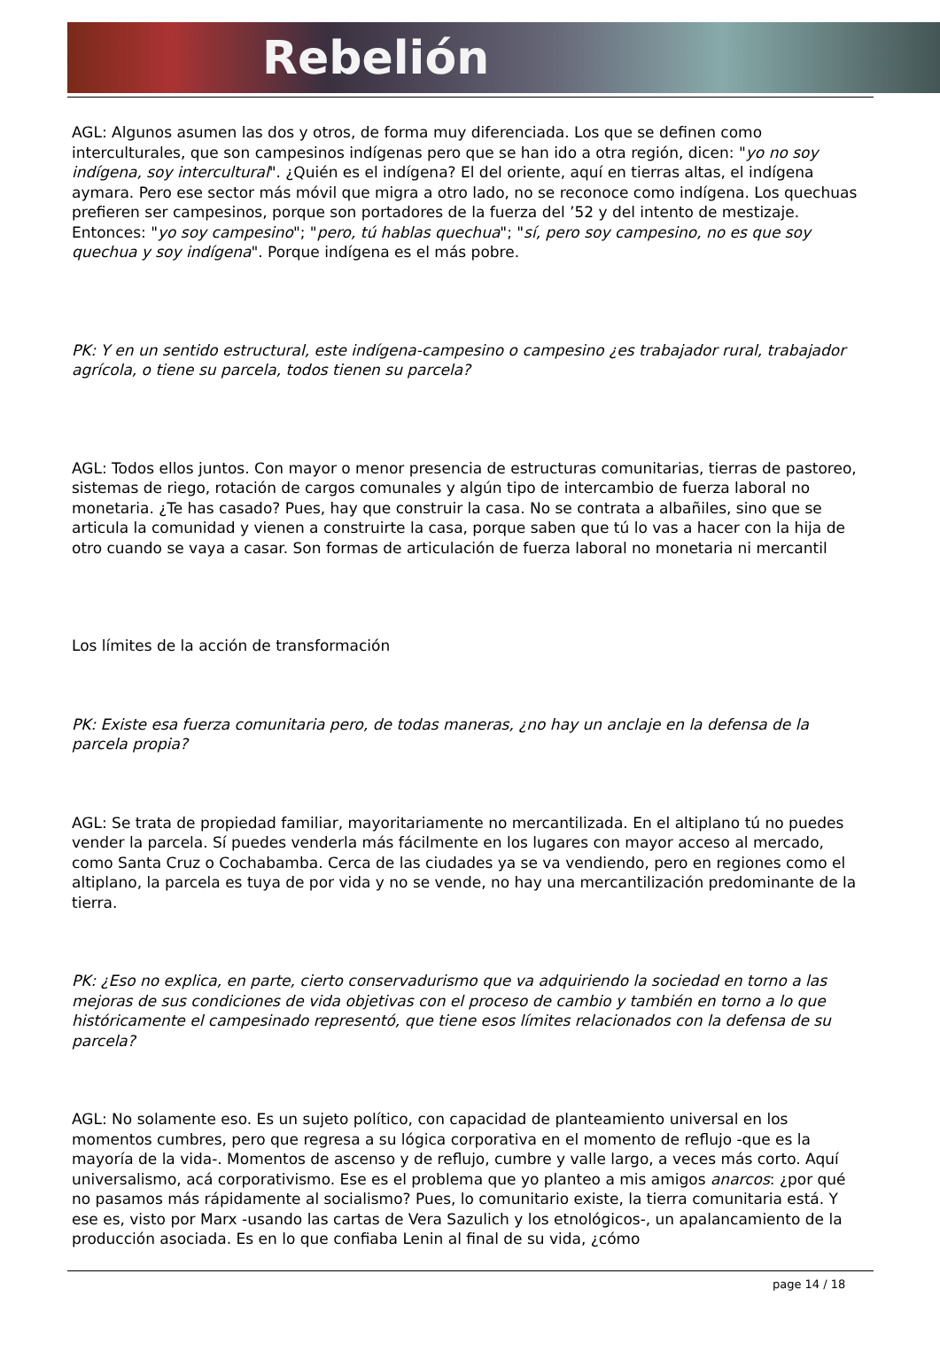Rebelión
AGL: Algunos asumen las dos y otros, de forma muy diferenciada. Los que se definen como interculturales, que son campesinos indígenas pero que se han ido a otra región, dicen: "yo no soy indígena, soy intercultural". ¿Quién es el indígena? El del oriente, aquí en tierras altas, el indígena aymara. Pero ese sector más móvil que migra a otro lado, no se reconoce como indígena. Los quechuas prefieren ser campesinos, porque son portadores de la fuerza del ’52 y del intento de mestizaje. Entonces: "yo soy campesino"; "pero, tú hablas quechua"; "sí, pero soy campesino, no es que soy quechua y soy indígena". Porque indígena es el más pobre.
PK: Y en un sentido estructural, este indígena-campesino o campesino ¿es trabajador rural, trabajador agrícola, o tiene su parcela, todos tienen su parcela?
AGL: Todos ellos juntos. Con mayor o menor presencia de estructuras comunitarias, tierras de pastoreo, sistemas de riego, rotación de cargos comunales y algún tipo de intercambio de fuerza laboral no monetaria. ¿Te has casado? Pues, hay que construir la casa. No se contrata a albañiles, sino que se articula la comunidad y vienen a construirte la casa, porque saben que tú lo vas a hacer con la hija de otro cuando se vaya a casar. Son formas de articulación de fuerza laboral no monetaria ni mercantil
Los límites de la acción de transformación
PK: Existe esa fuerza comunitaria pero, de todas maneras, ¿no hay un anclaje en la defensa de la parcela propia?
AGL: Se trata de propiedad familiar, mayoritariamente no mercantilizada. En el altiplano tú no puedes vender la parcela. Sí puedes venderla más fácilmente en los lugares con mayor acceso al mercado, como Santa Cruz o Cochabamba. Cerca de las ciudades ya se va vendiendo, pero en regiones como el altiplano, la parcela es tuya de por vida y no se vende, no hay una mercantilización predominante de la tierra.
PK: ¿Eso no explica, en parte, cierto conservadurismo que va adquiriendo la sociedad en torno a las mejoras de sus condiciones de vida objetivas con el proceso de cambio y también en torno a lo que históricamente el campesinado representó, que tiene esos límites relacionados con la defensa de su parcela?
AGL: No solamente eso. Es un sujeto político, con capacidad de planteamiento universal en los momentos cumbres, pero que regresa a su lógica corporativa en el momento de reflujo -que es la mayoría de la vida-. Momentos de ascenso y de reflujo, cumbre y valle largo, a veces más corto. Aquí universalismo, acá corporativismo. Ese es el problema que yo planteo a mis amigos anarcos: ¿por qué no pasamos más rápidamente al socialismo? Pues, lo comunitario existe, la tierra comunitaria está. Y ese es, visto por Marx -usando las cartas de Vera Sazulich y los etnológicos-, un apalancamiento de la producción asociada. Es en lo que confiaba Lenin al final de su vida, ¿cómo
page 14 / 18